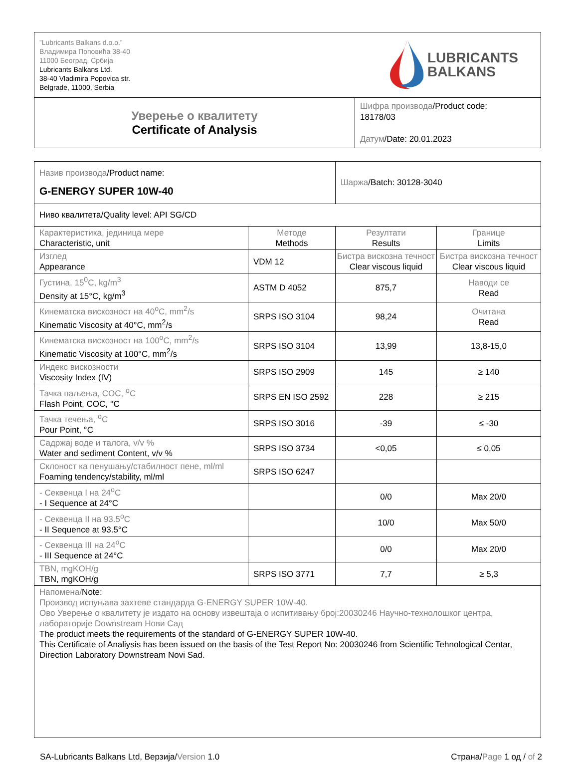| ”Lubricants Balkans d.o.o.” Владимира Поповића 38-40 11000 Београд, Србија Lubricants Balkans Ltd. 38-40 Vladimira Popovica str. Belgrade, 11000, Serbia LUBRICANTS BALKANS | |
| Уверење о квалитету Certificate of Analysis | Шифра производа /Product code: 18178/03 Датум /Date: 20.01.2023 |
| Назив производа /Product name: G-ENERGY SUPER 10W-40 | | Шаржа /Batch: 30128-3040 | |
| Ниво квалитета/Quality level: API SG/CD | | | |
| Карактеристика, јединица мере Characteristic, unit | Методе Methods | Резултати Results | Границе Limits |
| Изглед Appearance | VDM 12 | Бистра вискозна течност Clear viscous liquid | Бистра вискозна течност Clear viscous liquid |
| Густина, 15<sup>0</sup>C, kg/m<sup>3</sup> Density at 15°C, kg/m<sup>3</sup> | ASTM D 4052 | 875,7 | Наводи се Read |
| Кинематска вискозност на 40<sup>o</sup>C, mm<sup>2</sup>/s Kinematic Viscosity at 40°C, mm<sup>2</sup>/s | SRPS ISO 3104 | 98,24 | Очитана Read |
| Кинематска вискозност на 100<sup>o</sup>C, mm<sup>2</sup>/s Kinematic Viscosity at 100°C, mm<sup>2</sup>/s | SRPS ISO 3104 | 13,99 | 13,8-15,0 |
| Индекс вискозности Viscosity Index (IV) | SRPS ISO 2909 | 145 | ≥ 140 |
| Тачка паљења, COC, <sup>o</sup>C Flash Point, COC, °C | SRPS EN ISO 2592 | 228 | ≥ 215 |
| Тачка течења, <sup>o</sup>C Pour Point, °C | SRPS ISO 3016 | -39 | ≤ -30 |
| Садржај воде и талога, v/v % Water and sediment Content, v/v % | SRPS ISO 3734 | <0,05 | ≤ 0,05 |
| Склоност ка пенушању/стабилност пене, ml/ml Foaming tendency/stability, ml/ml | SRPS ISO 6247 | | |
| - Секвенца I на 24<sup>o</sup>C - I Sequence at 24°C | | 0/0 | Max 20/0 |
| - Секвенца II на 93.5<sup>o</sup>C - II Sequence at 93.5°C | | 10/0 | Max 50/0 |
| - Секвенца III на 24<sup>o</sup>C - III Sequence at 24°C | | 0/0 | Max 20/0 |
| TBN, mgKOH/g TBN, mgKOH/g | SRPS ISO 3771 | 7,7 | ≥ 5,3 |
| Напомена/ Note: Производ испуњава захтеве стандарда G-ENERGY SUPER 10W-40. Ово Уверење о квалитету је издато на основу извештаја о испитивању број:20030246 Научно-технолошког центра, лабораторије Downstream Нови Сад The product meets the requirements of the standard of G-ENERGY SUPER 10W-40. This Certificate of Analiysis has been issued on the basis of the Test Report No: 20030246 from Scientific Tehnological Centar, Direction Laboratory Downstream Novi Sad. | | | |
SA-Lubricants Balkans Ltd, Верзија/Version 1.0
Страна/Page 1 од / of 2